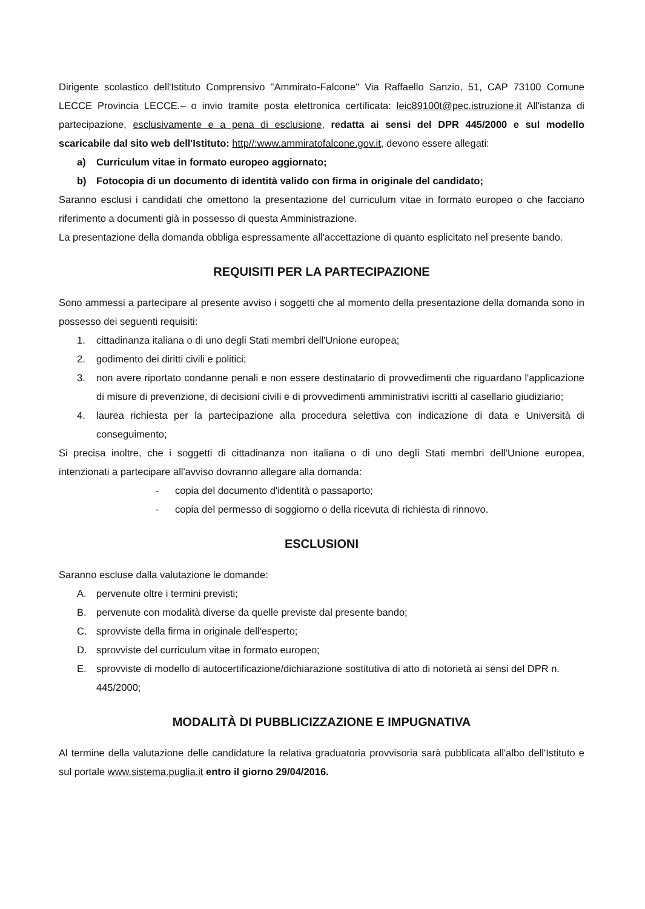Dirigente scolastico dell'Istituto Comprensivo "Ammirato-Falcone" Via Raffaello Sanzio, 51, CAP 73100 Comune LECCE Provincia LECCE.– o invio tramite posta elettronica certificata: leic89100t@pec.istruzione.it All'istanza di partecipazione, esclusivamente e a pena di esclusione, redatta ai sensi del DPR 445/2000 e sul modello scaricabile dal sito web dell'Istituto: http//:www.ammiratofalcone.gov.it, devono essere allegati:
a) Curriculum vitae in formato europeo aggiornato;
b) Fotocopia di un documento di identità valido con firma in originale del candidato;
Saranno esclusi i candidati che omettono la presentazione del curriculum vitae in formato europeo o che facciano riferimento a documenti già in possesso di questa Amministrazione.
La presentazione della domanda obbliga espressamente all'accettazione di quanto esplicitato nel presente bando.
REQUISITI PER LA PARTECIPAZIONE
Sono ammessi a partecipare al presente avviso i soggetti che al momento della presentazione della domanda sono in possesso dei seguenti requisiti:
1. cittadinanza italiana o di uno degli Stati membri dell'Unione europea;
2. godimento dei diritti civili e politici;
3. non avere riportato condanne penali e non essere destinatario di provvedimenti che riguardano l'applicazione di misure di prevenzione, di decisioni civili e di provvedimenti amministrativi iscritti al casellario giudiziario;
4. laurea richiesta per la partecipazione alla procedura selettiva con indicazione di data e Università di conseguimento;
Si precisa inoltre, che i soggetti di cittadinanza non italiana o di uno degli Stati membri dell'Unione europea, intenzionati a partecipare all'avviso dovranno allegare alla domanda:
- copia del documento d'identità o passaporto;
- copia del permesso di soggiorno o della ricevuta di richiesta di rinnovo.
ESCLUSIONI
Saranno escluse dalla valutazione le domande:
A. pervenute oltre i termini previsti;
B. pervenute con modalità diverse da quelle previste dal presente bando;
C. sprovviste della firma in originale dell'esperto;
D. sprovviste del curriculum vitae in formato europeo;
E. sprovviste di modello di autocertificazione/dichiarazione sostitutiva di atto di notorietà ai sensi del DPR n. 445/2000;
MODALITÀ DI PUBBLICIZZAZIONE E IMPUGNATIVA
Al termine della valutazione delle candidature la relativa graduatoria provvisoria sarà pubblicata all'albo dell'Istituto e sul portale www.sistema.puglia.it entro il giorno 29/04/2016.